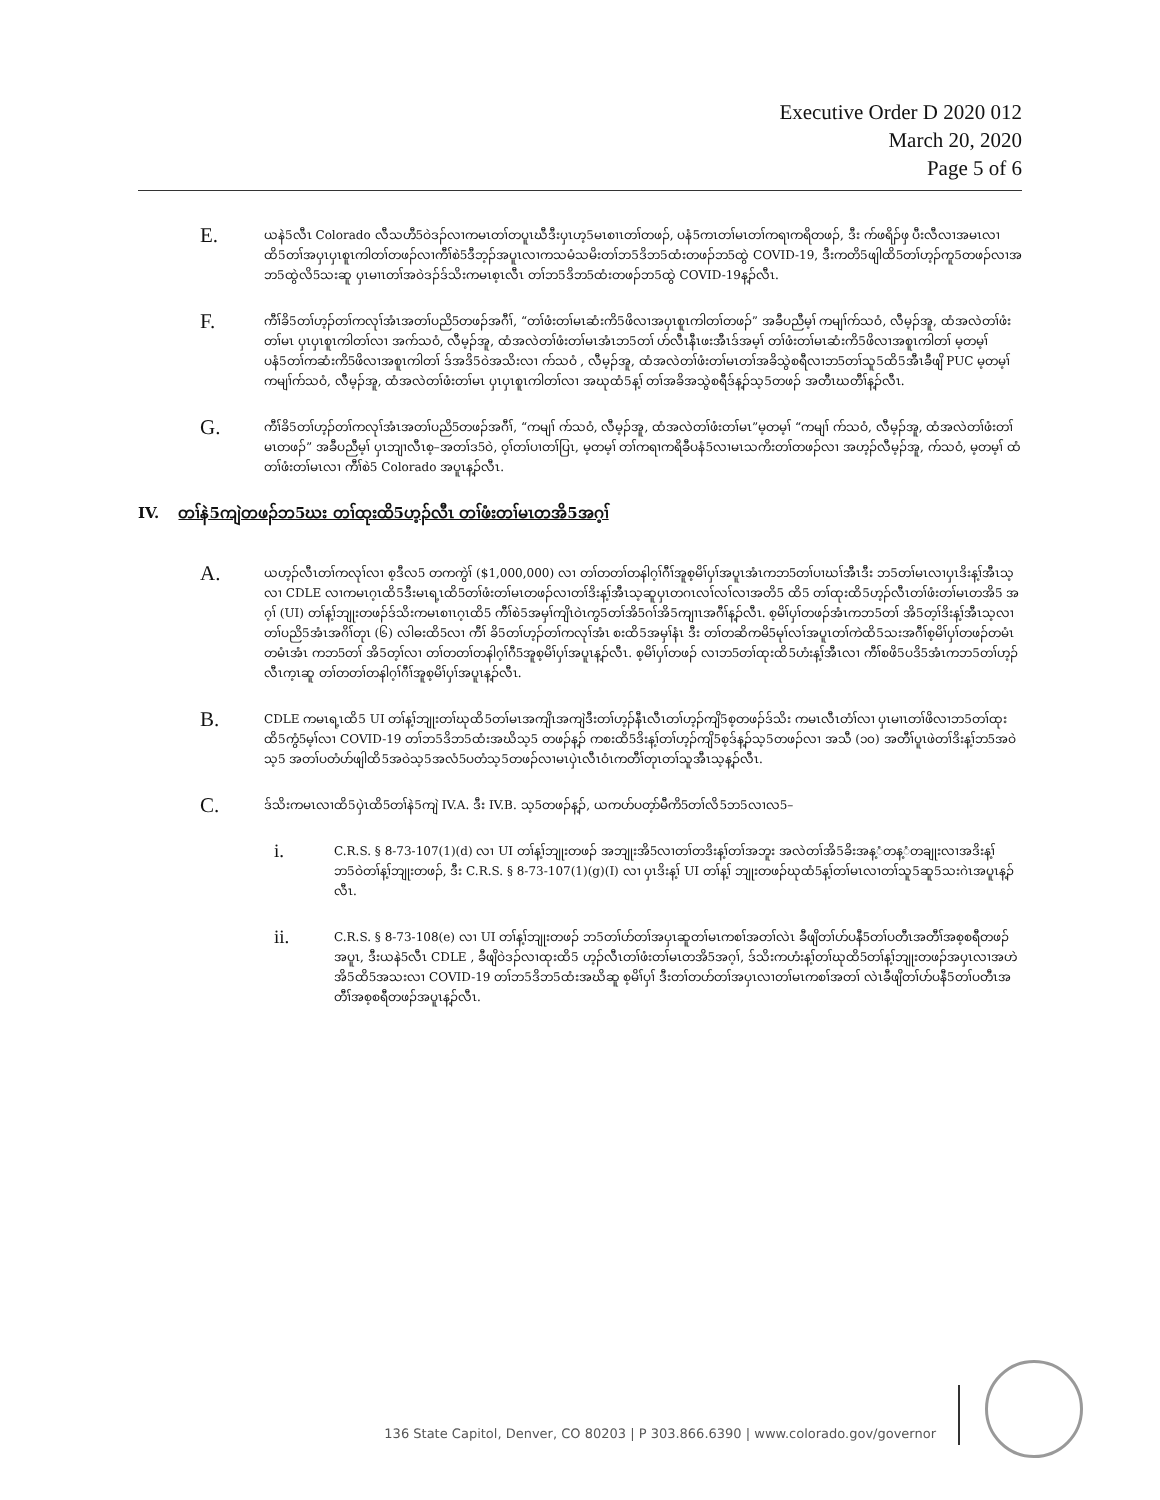Executive Order D 2020 012
March 20, 2020
Page 5 of 6
E.
ယနဲ5လီၤ Colorado လီသဟီ5ဝဲဒၣ်လၢကမၤတၢ်တပူၤဃီဒီးပှၤဟ့5မၤစၢၤတၢ်တဖၣ်, ပနံ5ကၤတၢ်မၤတၢ်ကရၢကရိတဖၣ်, ဒီး က်ဖရိၣ်ဖှ ပီးလီလၢအမၤလၢထိ5တၢ်အပှၤပှၤစူၤကါတၢ်တဖၣ်လၢကီၢ်စဲ5ဒီဘ့ၣ်အပူၤလၢကသမံသမိးတၢ်ဘ5ဒိဘ5ထံးတဖၣ်ဘ5ထွဲ COVID-19, ဒီးကတိ5ဖျါထိ5တၢ်ဟ့ၣ်ကူ5တဖၣ်လၢအဘ5ထွဲလိ5သးဆူ ပှၤမၢၤတၢ်အဝဲဒၣ်ဒ်သိးကမၤစ့ၤလီၤ တၢ်ဘ5ဒိဘ5ထံးတဖၣ်ဘ5ထွဲ COVID-19န့ၣ်လီၤ.
F.
ကီၢ်ခိ5တၢ်ဟ့ၣ်တၢ်ကလုၢ်အံၤအတၢ်ပညိ5တဖၣ်အဂီၢ်, “တၢ်ဖံးတၢ်မၤဆံးကိ5ဖိလၢအပှၤစူၤကါတၢ်တဖၣ်” အခီပညီမ့ၢ် ကမျၢ်က်သဝံ, လီမ့ၣ်အူ, ထံအလဲတၢ်ဖံးတၢ်မၤ ပှၤပှၤစူၤကါတၢ်လၢ အက်သဝံ, လီမ့ၣ်အူ, ထံအလဲတၢ်ဖံးတၢ်မၤအံၤဘ5တၢ် ဟ်လီၤနီၤဖးအီၤဒ်အမ့ၢ် တၢ်ဖံးတၢ်မၤဆံးကိ5ဖိလၢအစူၤကါတၢ် မ့တမ့ၢ် ပနံ5တၢ်ကဆံးကိ5ဖိလၢအစူၤကါတၢ် ဒ်အဒိ5ဝဲအသိးလၢ က်သဝံ , လီမ့ၣ်အူ, ထံအလဲတၢ်ဖံးတၢ်မၤတၢ်အခိသွဲစရီလၢဘ5တၢ်သူ5ထိ5အီၤခီဖျိ PUC မ့တမ့ၢ် ကမျၢ်က်သဝံ, လီမ့ၣ်အူ, ထံအလဲတၢ်ဖံးတၢ်မၤ ပှၤပှၤစူၤကါတၢ်လၢ အဃုထံ5န့ၢ် တၢ်အခိအသွဲစရီဒ်န့ၣ်သ့5တဖၣ် အတီၤဃတီၢ်န့ၣ်လီၤ.
G.
ကီၢ်ခိ5တၢ်ဟ့ၣ်တၢ်ကလုၢ်အံၤအတၢ်ပညိ5တဖၣ်အဂီၢ်, “ကမျၢ် က်သဝံ, လီမ့ၣ်အူ, ထံအလဲတၢ်ဖံးတၢ်မၤ”မ့တမ့ၢ် “ကမျၢ် က်သဝံ, လီမ့ၣ်အူ, ထံအလဲတၢ်ဖံးတၢ်မၤတဖၣ်” အခီပညီမ့ၢ် ပှၤဘျၢလီၤစ့–အတၢ်ဒ5ဝဲ, ဝ့ၢ်တၢ်ပၢတၢ်ပြၤ, မ့တမ့ၢ် တၢ်ကရၢကရိခီပနံ5လၢမၤသကိးတၢ်တဖၣ်လၢ အဟ့ၣ်လီမ့ၣ်အူ, က်သဝံ, မ့တမ့ၢ် ထံတၢ်ဖံးတၢ်မၤလၢ ကီၢ်စဲ5 Colorado အပူၤန့ၣ်လီၤ.
IV. တၢ်နဲ5ကျဲတဖၣ်ဘ5ဃး တၢ်ထုးထိ5ဟ့ၣ်လီၤ တၢ်ဖံးတၢ်မၤတအိ5အဂ့ၢ်
A.
ယဟ့ၣ်လီၤတၢ်ကလုၢ်လၢ စ့ဒီလ5 တကကွဲၢ် ($1,000,000) လၢ တၢ်တတၢ်တနါဂ့ၢ်ဂီၢ်အူစ့မိၢ်ပှၢ်အပူၤအံၤကဘ5တၢ်ပၢဃၢ်အီၤဒီး ဘ5တၢ်မၤလၢပှၤဒိးန့ၢ်အီၤသ့လၢ CDLE လၢကမၤဂ့ၤထိ5ဒီးမၤရ့ၤထိ5တၢ်ဖံးတၢ်မၤတဖၣ်လၢတၢ်ဒိးန့ၢ်အီၤသ့ဆူပှၤတဂၤလၢ်လၢ်လၢအတိ5 ထိ5 တၢ်ထုးထိ5ဟ့ၣ်လီၤတၢ်ဖံးတၢ်မၤတအိ5 အဂ့ၢ် (UI) တၢ်န့ၢ်ဘျုးတဖၣ်ဒ်သိးကမၤစၢၤဂ့ၤထိ5 ကီၢ်စဲ5အမှၢ်ကျိၤဝဲၤကွ5တၢ်အိ5ဂၢ်အိ5ကျၢၤအဂီၢ်န့ၣ်လီၤ. စ့မိၢ်ပှၢ်တဖၣ်အံၤကဘ5တၢ် အိ5တ့ၢ်ဒိးန့ၢ်အီၤသ့လၢ တၢ်ပညိ5အံၤအဂိၢ်တုၤ (၆) လါဓးထိ5လၢ ကီၢ် ခိ5တၢ်ဟ့ၣ်တၢ်ကလုၢ်အံၤ စးထိ5အမှၢ်နံၤ ဒီး တၢ်တဆိကမိ5မုၢ်လၢ်အပူၤတၢ်ကဲထိ5သးအဂီၢ်စ့မိၢ်ပှၢ်တဖၣ်တမံၤတမံၤအံၤ ကဘ5တၢ် အိ5တ့ၢ်လၢ တၢ်တတၢ်တနါဂ့ၢ်ဂီ5အူစ့မိၢ်ပှၢ်အပူၤန့ၣ်လီၤ. စ့မိၢ်ပှၢ်တဖၣ် လၢဘ5တၢ်ထုးထိ5ဟံးန့ၢ်အီၤလၢ ကီၢ်စဖိ5ပဒိ5အံၤကဘ5တၢ်ဟ့ၣ်လီၤက့ၤဆူ တၢ်တတၢ်တနါဂ့ၢ်ဂီၢ်အူစ့မိၢ်ပှၢ်အပူၤန့ၣ်လီၤ.
B.
CDLE ကမၤရ့ၤထိ5 UI တၢ်န့ၢ်ဘျုးတၢ်ဃုထိ5တၢ်မၤအကျိၤအကျဲဒီးတၢ်ဟ့ၣ်နီၤလီၤတၢ်ဟ့ၣ်ကျိ5စ့တဖၣ်ဒ်သိး ကမၤလီၤတံၢ်လၢ ပှၤမၢၤတၢ်ဖိလၢဘ5တၢ်ထုးထိ5ကွံ5မ့ၢ်လၢ COVID-19 တၢ်ဘ5ဒိဘ5ထံးအဃိသ့5 တဖၣ်န့ၣ် ကစးထိ5ဒိးန့ၢ်တၢ်ဟ့ၣ်ကျိ5စ့ဒ်န့ၣ်သ့5တဖၣ်လၢ အသီ (၁၀) အတီၢ်ပူၤဖဲတၢ်ဒိးန့ၢ်ဘ5အဝဲသ့5 အတၢ်ပတံဟ်ဖျါထိ5အဝဲသ့5အလံ5ပတံသ့5တဖၣ်လၢမၤပှဲၤလီၤဝံၤကတီၢ်တုၤတၢ်သူအီၤသ့န့ၣ်လီၤ.
C.
ဒ်သိးကမၤလၢထိ5ပှဲၤထိ5တၢ်နဲ5ကျဲ IV.A. ဒီး IV.B. သ့5တဖၣ်န့ၣ်, ယကဟ်ပတ့ာ်မီကိ5တၢ်လိ5ဘ5လၢလ5–
i.
C.R.S. § 8-73-107(1)(d) လၢ UI တၢ်န့ၢ်ဘျုးတဖၣ် အဘျုးအိ5လၢတၢ်တဒိးန့ၢ်တၢ်အဘူး အလဲတၢ်အိ5ခိးအန့ံတန့ံတချုးလၢအဒိးန့ၢ်ဘ5ဝဲတၢ်န့ၢ်ဘျုးတဖၣ်, ဒီး C.R.S. § 8-73-107(1)(g)(I) လၢ ပှၤဒိးန့ၢ် UI တၢ်န့ၢ် ဘျုးတဖၣ်ဃုထံ5န့ၢ်တၢ်မၤလၢတၢ်သူ5ဆူ5သးဂဲၤအပူၤန့ၣ်လီၤ.
ii.
C.R.S. § 8-73-108(e) လၢ UI တၢ်န့ၢ်ဘျုးတဖၣ် ဘ5တၢ်ဟ်တၢ်အပှၤဆူတၢ်မၤကစၢ်အတၢ်လဲၤ ခီဖျိတၢ်ဟ်ပနီ5တၢ်ပတီၤအတီၢ်အစ့စရီတဖၣ်အပူၤ, ဒီးယနဲ5လီၤ CDLE , ခီဖျိဝဲဒၣ်လၢထုးထိ5 ဟ့ၣ်လီၤတၢ်ဖံးတၢ်မၤတအိ5အဂ့ၢ်, ဒ်သိးကဟံးန့ၢ်တၢ်ဃုထိ5တၢ်န့ၢ်ဘျုးတဖၣ်အပှၤလၢအဟဲအိ5ထိ5အသးလၢ COVID-19 တၢ်ဘ5ဒိဘ5ထံးအဃိဆူ စ့မိၢ်ပှၢ် ဒီးတၢ်တဟ်တၢ်အပှၤလၢတၢ်မၤကစၢ်အတၢ် လဲၤခီဖျိတၢ်ဟ်ပနီ5တၢ်ပတီၤအတီၢ်အစ့စရီတဖၣ်အပူၤန့ၣ်လီၤ.
136 State Capitol, Denver, CO 80203 | P 303.866.6390 | www.colorado.gov/governor